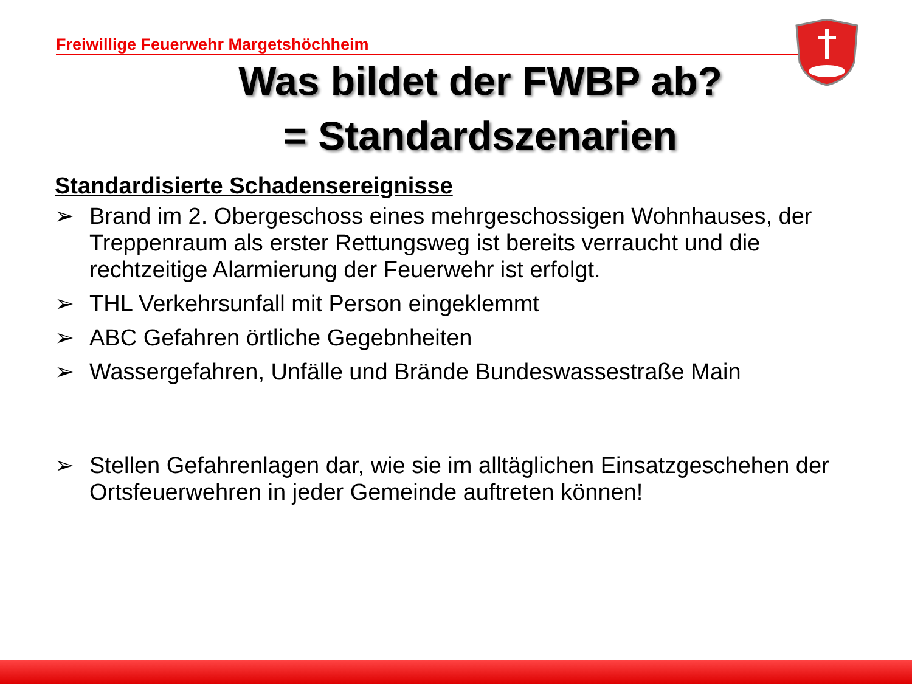Freiwillige Feuerwehr Margetshöchheim
Was bildet der FWBP ab?
= Standardszenarien
Standardisierte Schadensereignisse
➢ Brand im 2. Obergeschoss eines mehrgeschossigen Wohnhauses, der Treppenraum als erster Rettungsweg ist bereits verraucht und die rechtzeitige Alarmierung der Feuerwehr ist erfolgt.
➢ THL Verkehrsunfall mit Person eingeklemmt
➢ ABC Gefahren örtliche Gegebnheiten
➢ Wassergefahren, Unfälle und Brände Bundeswassestraße Main
➢ Stellen Gefahrenlagen dar, wie sie im alltäglichen Einsatzgeschehen der Ortsfeuerwehren in jeder Gemeinde auftreten können!